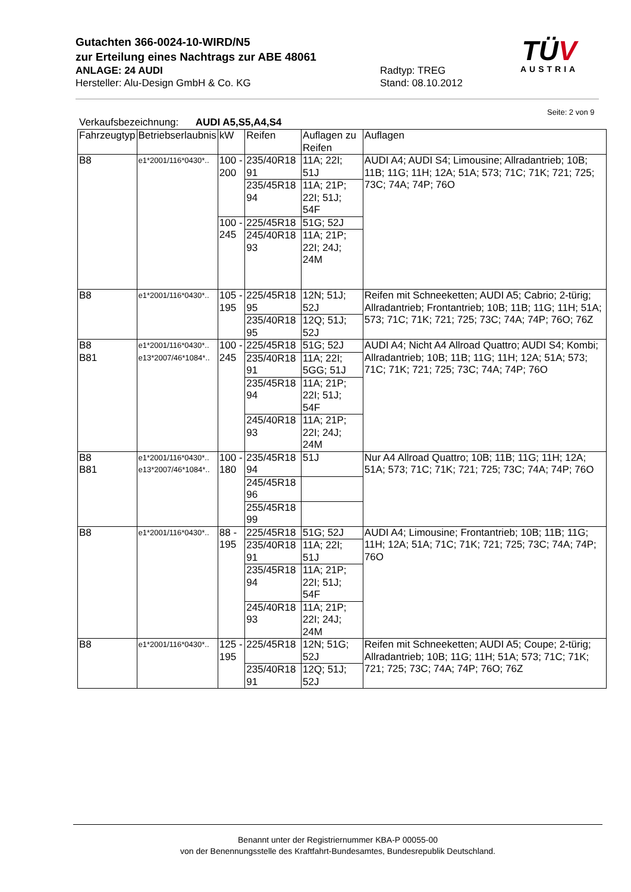Gutachten 366-0024-10-WIRD/N5
zur Erteilung eines Nachtrags zur ABE 48061
ANLAGE: 24 AUDI Radtyp: TREG
Hersteller: Alu-Design GmbH & Co. KG Stand: 08.10.2012
TÜV
AUSTRIA
Seite: 2 von 9
Verkaufsbezeichnung: AUDI A5,S5,A4,S4
| Fahrzeugtyp | Betriebserlaubnis | kW | Reifen | Auflagen zu Reifen | Auflagen |
| --- | --- | --- | --- | --- | --- |
| B8 | e1*2001/116*0430*.. | 100 - 200 | 235/40R18 91 | 11A; 22I; 51J | AUDI A4; AUDI S4; Limousine; Allradantrieb; 10B; 11B; 11G; 11H; 12A; 51A; 573; 71C; 71K; 721; 725; 73C; 74A; 74P; 76O |
| | | | 235/45R18 94 | 11A; 21P; 22I; 51J; 54F | |
| | | 100 - 245 | 225/45R18 | 51G; 52J | |
| | | | 245/40R18 93 | 11A; 21P; 22I; 24J; 24M | |
| B8 | e1*2001/116*0430*.. | 105 - 195 | 225/45R18 95 | 12N; 51J; 52J | Reifen mit Schneeketten; AUDI A5; Cabrio; 2-türig; Allradantrieb; Frontantrieb; 10B; 11B; 11G; 11H; 51A; 573; 71C; 71K; 721; 725; 73C; 74A; 74P; 76O; 76Z |
| | | | 235/40R18 95 | 12Q; 51J; 52J | |
| B8 B81 | e1*2001/116*0430*.. e13*2007/46*1084*.. | 100 - 245 | 225/45R18 | 51G; 52J | AUDI A4; Nicht A4 Allroad Quattro; AUDI S4; Kombi; Allradantrieb; 10B; 11B; 11G; 11H; 12A; 51A; 573; 71C; 71K; 721; 725; 73C; 74A; 74P; 76O |
| | | | 235/40R18 91 | 11A; 22I; 5GG; 51J | |
| | | | 235/45R18 94 | 11A; 21P; 22I; 51J; 54F | |
| | | | 245/40R18 93 | 11A; 21P; 22I; 24J; 24M | |
| B8 B81 | e1*2001/116*0430*.. e13*2007/46*1084*.. | 100 - 180 | 235/45R18 94 | 51J | Nur A4 Allroad Quattro; 10B; 11B; 11G; 11H; 12A; 51A; 573; 71C; 71K; 721; 725; 73C; 74A; 74P; 76O |
| | | | 245/45R18 96 | | |
| | | | 255/45R18 99 | | |
| B8 | e1*2001/116*0430*.. | 88 - 195 | 225/45R18 | 51G; 52J | AUDI A4; Limousine; Frontantrieb; 10B; 11B; 11G; 11H; 12A; 51A; 71C; 71K; 721; 725; 73C; 74A; 74P; 76O |
| | | | 235/40R18 91 | 11A; 22I; 51J | |
| | | | 235/45R18 94 | 11A; 21P; 22I; 51J; 54F | |
| | | | 245/40R18 93 | 11A; 21P; 22I; 24J; 24M | |
| B8 | e1*2001/116*0430*.. | 125 - 195 | 225/45R18 | 12N; 51G; 52J | Reifen mit Schneeketten; AUDI A5; Coupe; 2-türig; Allradantrieb; 10B; 11G; 11H; 51A; 573; 71C; 71K; 721; 725; 73C; 74A; 74P; 76O; 76Z |
| | | | 235/40R18 91 | 12Q; 51J; 52J | |
Benannt unter der Registriernummer KBA-P 00055-00
von der Benennungsstelle des Kraftfahrt-Bundesamtes, Bundesrepublik Deutschland.